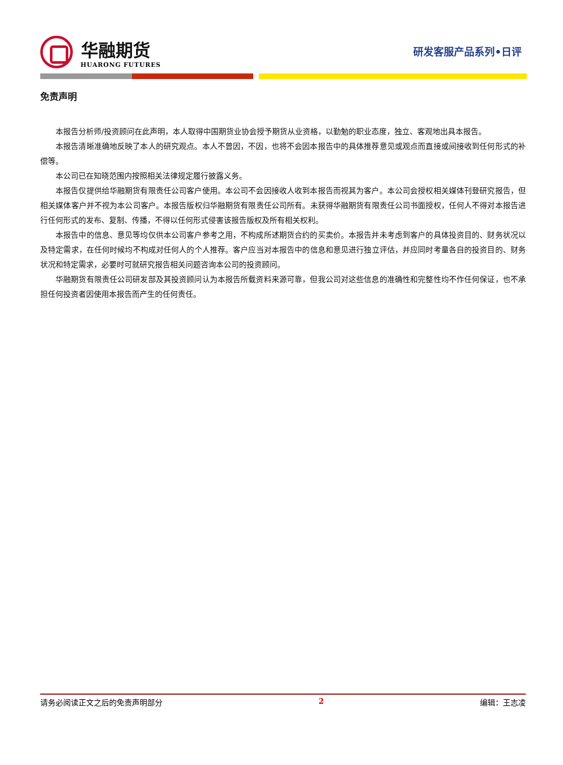华融期货
HUARONG FUTURES
研发客服产品系列•日评
免责声明
本报告分析师/投资顾问在此声明，本人取得中国期货业协会授予期货从业资格，以勤勉的职业态度，独立、客观地出具本报告。
本报告清晰准确地反映了本人的研究观点。本人不曾因，不因，也将不会因本报告中的具体推荐意见或观点而直接或间接收到任何形式的补偿等。
本公司已在知晓范围内按照相关法律规定履行披露义务。
本报告仅提供给华融期货有限责任公司客户使用。本公司不会因接收人收到本报告而视其为客户。本公司会授权相关媒体刊登研究报告，但相关媒体客户并不视为本公司客户。本报告版权归华融期货有限责任公司所有。未获得华融期货有限责任公司书面授权，任何人不得对本报告进行任何形式的发布、复制、传播，不得以任何形式侵害该报告版权及所有相关权利。
本报告中的信息、意见等均仅供本公司客户参考之用，不构成所述期货合约的买卖价。本报告并未考虑到客户的具体投资目的、财务状况以及特定需求，在任何时候均不构成对任何人的个人推荐。客户应当对本报告中的信息和意见进行独立评估，并应同时考量各自的投资目的、财务状况和特定需求，必要时可就研究报告相关问题咨询本公司的投资顾问。
华融期货有限责任公司研发部及其投资顾问认为本报告所载资料来源可靠，但我公司对这些信息的准确性和完整性均不作任何保证，也不承担任何投资者因使用本报告而产生的任何责任。
请务必阅读正文之后的免责声明部分 2 编辑：王志凌